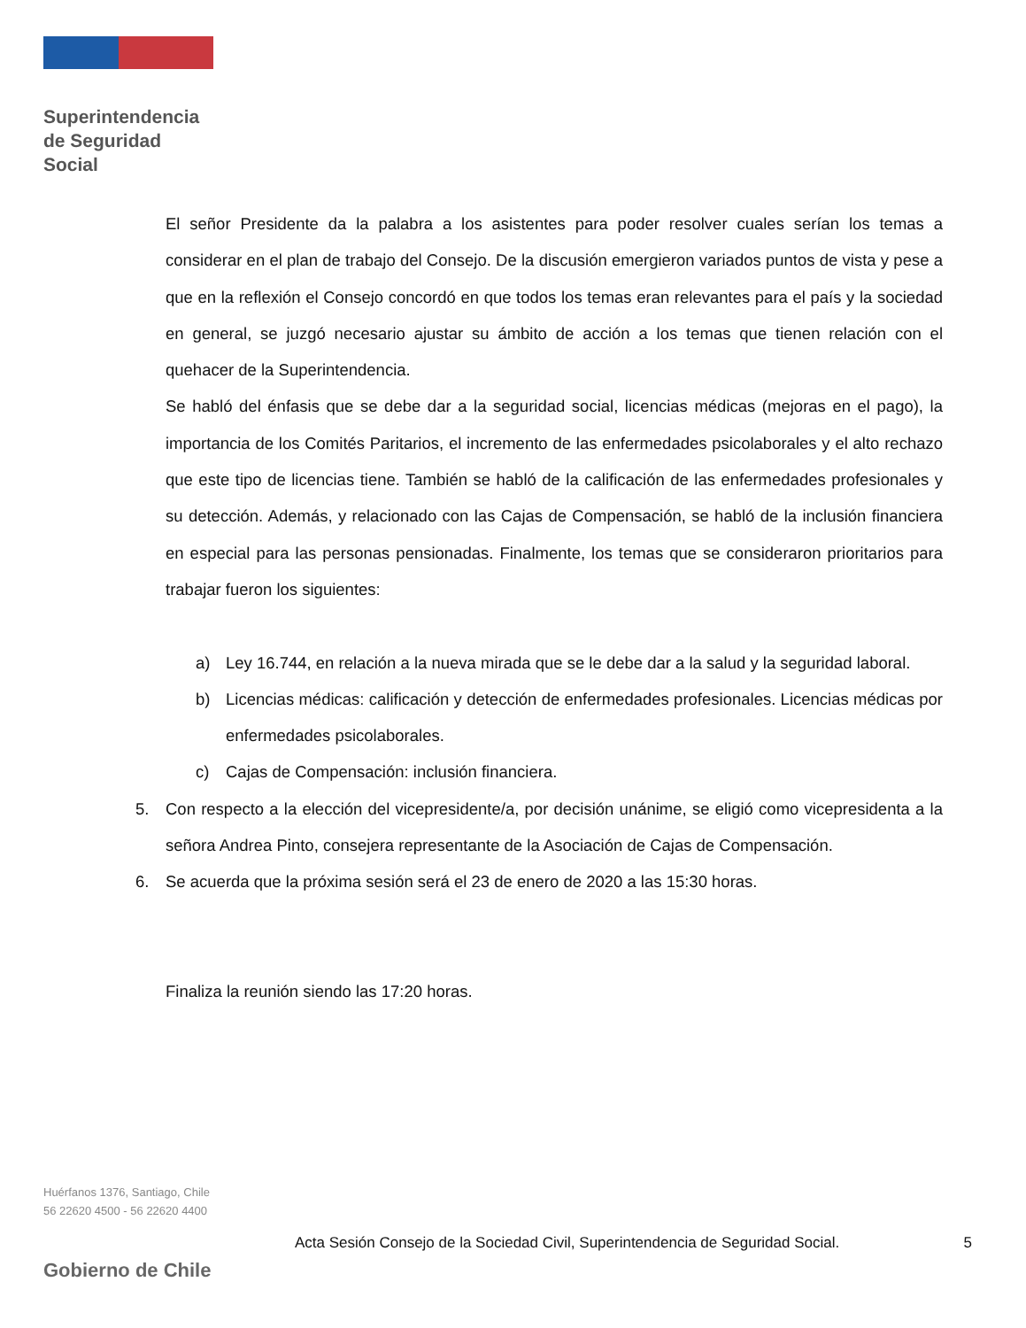Superintendencia
de Seguridad
Social
El señor Presidente da la palabra a los asistentes para poder resolver cuales serían los temas a considerar en el plan de trabajo del Consejo. De la discusión emergieron variados puntos de vista y pese a que en la reflexión el Consejo concordó en que todos los temas eran relevantes para el país y la sociedad en general, se juzgó necesario ajustar su ámbito de acción a los temas que tienen relación con el quehacer de la Superintendencia.
Se habló del énfasis que se debe dar a la seguridad social, licencias médicas (mejoras en el pago), la importancia de los Comités Paritarios, el incremento de las enfermedades psicolaborales y el alto rechazo que este tipo de licencias tiene. También se habló de la calificación de las enfermedades profesionales y su detección. Además, y relacionado con las Cajas de Compensación, se habló de la inclusión financiera en especial para las personas pensionadas. Finalmente, los temas que se consideraron prioritarios para trabajar fueron los siguientes:
a) Ley 16.744, en relación a la nueva mirada que se le debe dar a la salud y la seguridad laboral.
b) Licencias médicas: calificación y detección de enfermedades profesionales. Licencias médicas por enfermedades psicolaborales.
c) Cajas de Compensación: inclusión financiera.
5. Con respecto a la elección del vicepresidente/a, por decisión unánime, se eligió como vicepresidenta a la señora Andrea Pinto, consejera representante de la Asociación de Cajas de Compensación.
6. Se acuerda que la próxima sesión será el 23 de enero de 2020 a las 15:30 horas.
Finaliza la reunión siendo las 17:20 horas.
Huérfanos 1376, Santiago, Chile
56 22620 4500 - 56 22620 4400
Acta Sesión Consejo de la Sociedad Civil, Superintendencia de Seguridad Social. 5
Gobierno de Chile